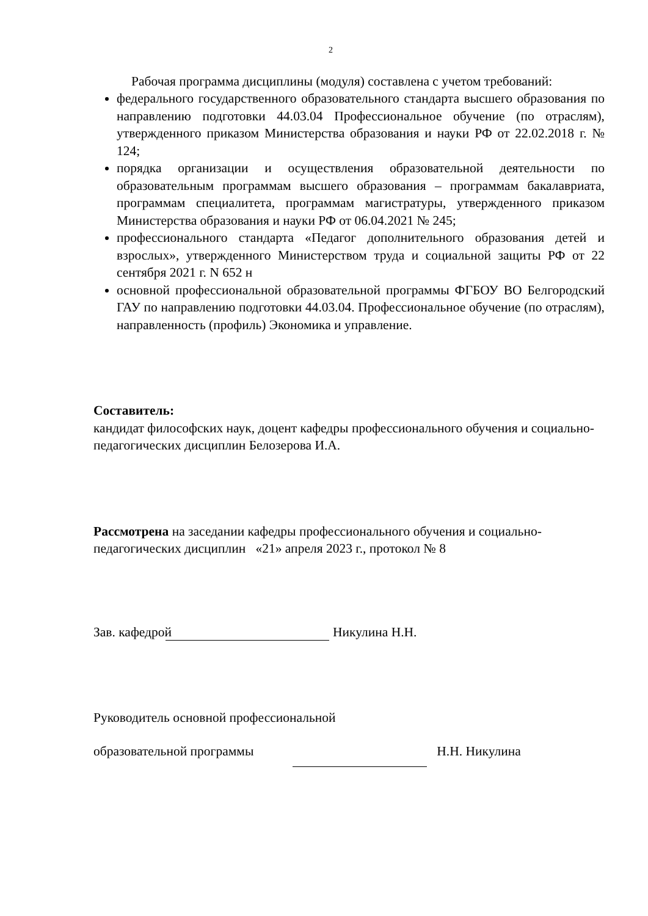2
Рабочая программа дисциплины (модуля) составлена с учетом требований:
федерального государственного образовательного стандарта высшего образования по направлению подготовки 44.03.04 Профессиональное обучение (по отраслям), утвержденного приказом Министерства образования и науки РФ от 22.02.2018 г. № 124;
порядка организации и осуществления образовательной деятельности по образовательным программам высшего образования – программам бакалавриата, программам специалитета, программам магистратуры, утвержденного приказом Министерства образования и науки РФ от 06.04.2021 № 245;
профессионального стандарта «Педагог дополнительного образования детей и взрослых», утвержденного Министерством труда и социальной защиты РФ от 22 сентября 2021 г. N 652 н
основной профессиональной образовательной программы ФГБОУ ВО Белгородский ГАУ по направлению подготовки 44.03.04. Профессиональное обучение (по отраслям), направленность (профиль) Экономика и управление.
Составитель:
кандидат философских наук, доцент кафедры профессионального обучения и социально-педагогических дисциплин Белозерова И.А.
Рассмотрена на заседании кафедры профессионального обучения и социально-педагогических дисциплин «21» апреля 2023 г., протокол № 8
Зав. кафедрой Никулина Н.Н.
Руководитель основной профессиональной
образовательной программы Н.Н. Никулина